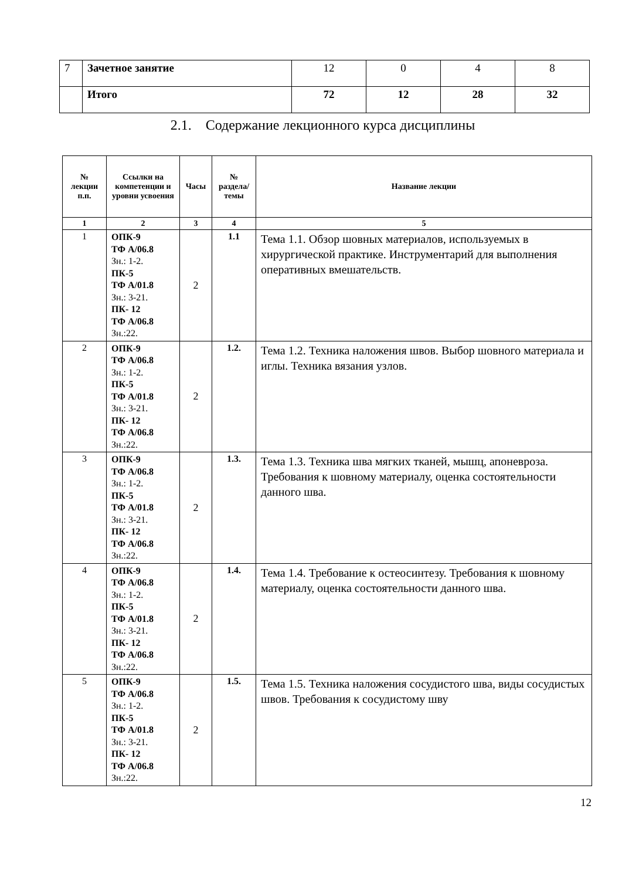| 7 | Зачетное занятие | 12 | 0 | 4 | 8 |
| | Итого | 72 | 12 | 28 | 32 |
2.1. Содержание лекционного курса дисциплины
| № лекции п.п. | Ссылки на компетенции и уровни усвоения | Часы | № раздела/ темы | Название лекции |
| --- | --- | --- | --- | --- |
| 1 | 2 | 3 | 4 | 5 |
| 1 | ОПК-9 ТФ А/06.8 Зн.: 1-2. ПК-5 ТФ А/01.8 Зн.: 3-21. ПК- 12 ТФ А/06.8 Зн.:22. | 2 | 1.1 | Тема 1.1. Обзор шовных материалов, используемых в хирургической практике. Инструментарий для выполнения оперативных вмешательств. |
| 2 | ОПК-9 ТФ А/06.8 Зн.: 1-2. ПК-5 ТФ А/01.8 Зн.: 3-21. ПК- 12 ТФ А/06.8 Зн.:22. | 2 | 1.2. | Тема 1.2. Техника наложения швов. Выбор шовного материала и иглы. Техника вязания узлов. |
| 3 | ОПК-9 ТФ А/06.8 Зн.: 1-2. ПК-5 ТФ А/01.8 Зн.: 3-21. ПК- 12 ТФ А/06.8 Зн.:22. | 2 | 1.3. | Тема 1.3. Техника шва мягких тканей, мышц, апоневроза. Требования к шовному материалу, оценка состоятельности данного шва. |
| 4 | ОПК-9 ТФ А/06.8 Зн.: 1-2. ПК-5 ТФ А/01.8 Зн.: 3-21. ПК- 12 ТФ А/06.8 Зн.:22. | 2 | 1.4. | Тема 1.4. Требование к остеосинтезу. Требования к шовному материалу, оценка состоятельности данного шва. |
| 5 | ОПК-9 ТФ А/06.8 Зн.: 1-2. ПК-5 ТФ А/01.8 Зн.: 3-21. ПК- 12 ТФ А/06.8 Зн.:22. | 2 | 1.5. | Тема 1.5. Техника наложения сосудистого шва, виды сосудистых швов. Требования к сосудистому шву |
12